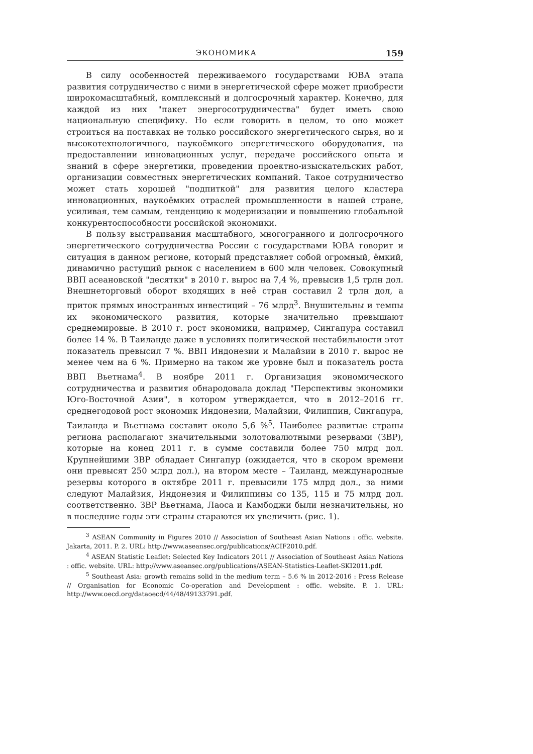ЭКОНОМИКА 159
В силу особенностей переживаемого государствами ЮВА этапа развития сотрудничество с ними в энергетической сфере может приобрести широкомасштабный, комплексный и долгосрочный характер. Конечно, для каждой из них "пакет энергосотрудничества" будет иметь свою национальную специфику. Но если говорить в целом, то оно может строиться на поставках не только российского энергетического сырья, но и высокотехнологичного, наукоёмкого энергетического оборудования, на предоставлении инновационных услуг, передаче российского опыта и знаний в сфере энергетики, проведении проектно-изыскательских работ, организации совместных энергетических компаний. Такое сотрудничество может стать хорошей "подпиткой" для развития целого кластера инновационных, наукоёмких отраслей промышленности в нашей стране, усиливая, тем самым, тенденцию к модернизации и повышению глобальной конкурентоспособности российской экономики.
В пользу выстраивания масштабного, многогранного и долгосрочного энергетического сотрудничества России с государствами ЮВА говорит и ситуация в данном регионе, который представляет собой огромный, ёмкий, динамично растущий рынок с населением в 600 млн человек. Совокупный ВВП асеановской "десятки" в 2010 г. вырос на 7,4 %, превысив 1,5 трлн дол. Внешнеторговый оборот входящих в неё стран составил 2 трлн дол, а приток прямых иностранных инвестиций – 76 млрд<sup>3</sup>. Внушительны и темпы их экономического развития, которые значительно превышают среднемировые. В 2010 г. рост экономики, например, Сингапура составил более 14 %. В Таиланде даже в условиях политической нестабильности этот показатель превысил 7 %. ВВП Индонезии и Малайзии в 2010 г. вырос не менее чем на 6 %. Примерно на таком же уровне был и показатель роста ВВП Вьетнама<sup>4</sup>. В ноябре 2011 г. Организация экономического сотрудничества и развития обнародовала доклад "Перспективы экономики Юго-Восточной Азии", в котором утверждается, что в 2012–2016 гг. среднегодовой рост экономик Индонезии, Малайзии, Филиппин, Сингапура, Таиланда и Вьетнама составит около 5,6 %<sup>5</sup>. Наиболее развитые страны региона располагают значительными золотовалютными резервами (ЗВР), которые на конец 2011 г. в сумме составили более 750 млрд дол. Крупнейшими ЗВР обладает Сингапур (ожидается, что в скором времени они превысят 250 млрд дол.), на втором месте – Таиланд, международные резервы которого в октябре 2011 г. превысили 175 млрд дол., за ними следуют Малайзия, Индонезия и Филиппины со 135, 115 и 75 млрд дол. соответственно. ЗВР Вьетнама, Лаоса и Камбоджи были незначительны, но в последние годы эти страны стараются их увеличить (рис. 1).
<sup>3</sup> ASEAN Community in Figures 2010 // Association of Southeast Asian Nations : offic. website. Jakarta, 2011. P. 2. URL: http://www.aseansec.org/publications/ACIF2010.pdf.
<sup>4</sup> ASEAN Statistic Leaflet: Selected Key Indicators 2011 // Association of Southeast Asian Nations : offic. website. URL: http://www.aseansec.org/publications/ASEAN-Statistics-Leaflet-SKI2011.pdf.
<sup>5</sup> Southeast Asia: growth remains solid in the medium term – 5.6 % in 2012-2016 : Press Release // Organisation for Economic Co-operation and Development : offic. website. P. 1. URL: http://www.oecd.org/dataoecd/44/48/49133791.pdf.